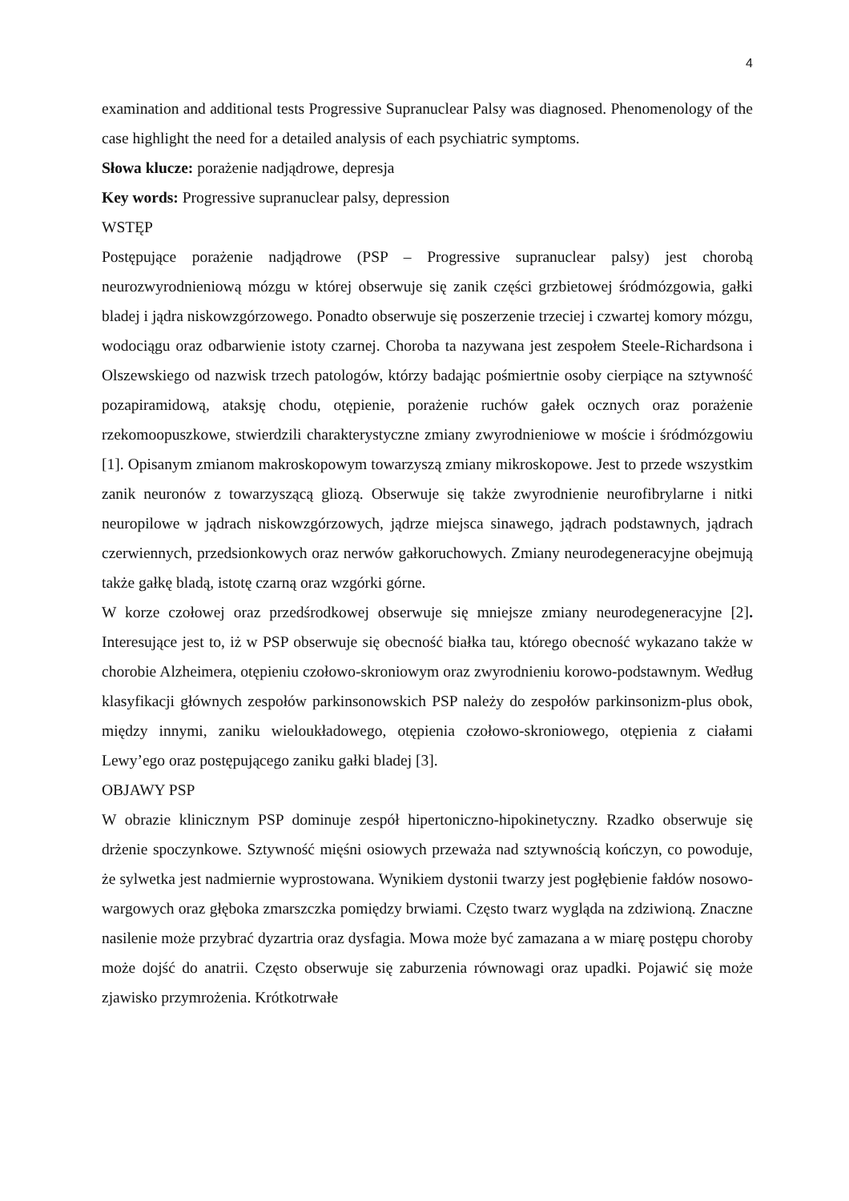4
examination and additional tests Progressive Supranuclear Palsy was diagnosed. Phenomenology of the case highlight the need for a detailed analysis of each psychiatric symptoms.
Słowa klucze: porażenie nadjądrowe, depresja
Key words: Progressive supranuclear palsy, depression
WSTĘP
Postępujące porażenie nadjądrowe (PSP – Progressive supranuclear palsy) jest chorobą neurozwyrodnieniową mózgu w której obserwuje się zanik części grzbietowej śródmózgowia, gałki bladej i jądra niskowzgórzowego. Ponadto obserwuje się poszerzenie trzeciej i czwartej komory mózgu, wodociągu oraz odbarwienie istoty czarnej. Choroba ta nazywana jest zespołem Steele-Richardsona i Olszewskiego od nazwisk trzech patologów, którzy badając pośmiertnie osoby cierpiące na sztywność pozapiramidową, ataksję chodu, otępienie, porażenie ruchów gałek ocznych oraz porażenie rzekomoopuszkowe, stwierdzili charakterystyczne zmiany zwyrodnieniowe w moście i śródmózgowiu [1]. Opisanym zmianom makroskopowym towarzyszą zmiany mikroskopowe. Jest to przede wszystkim zanik neuronów z towarzyszącą gliozą. Obserwuje się także zwyrodnienie neurofibrylarne i nitki neuropilowe w jądrach niskowzgórzowych, jądrze miejsca sinawego, jądrach podstawnych, jądrach czerwiennych, przedsionkowych oraz nerwów gałkoruchowych. Zmiany neurodegeneracyjne obejmują także gałkę bladą, istotę czarną oraz wzgórki górne.
W korze czołowej oraz przedśrodkowej obserwuje się mniejsze zmiany neurodegeneracyjne [2]. Interesujące jest to, iż w PSP obserwuje się obecność białka tau, którego obecność wykazano także w chorobie Alzheimera, otępieniu czołowo-skroniowym oraz zwyrodnieniu korowo-podstawnym. Według klasyfikacji głównych zespołów parkinsonowskich PSP należy do zespołów parkinsonizm-plus obok, między innymi, zaniku wieloukładowego, otępienia czołowo-skroniowego, otępienia z ciałami Lewy’ego oraz postępującego zaniku gałki bladej [3].
OBJAWY PSP
W obrazie klinicznym PSP dominuje zespół hipertoniczno-hipokinetyczny. Rzadko obserwuje się drżenie spoczynkowe. Sztywność mięśni osiowych przeważa nad sztywnością kończyn, co powoduje, że sylwetka jest nadmiernie wyprostowana. Wynikiem dystonii twarzy jest pogłębienie fałdów nosowo-wargowych oraz głęboka zmarszczka pomiędzy brwiami. Często twarz wygląda na zdziwioną. Znaczne nasilenie może przybrać dyzartria oraz dysfagia. Mowa może być zamazana a w miarę postępu choroby może dojść do anatrii. Często obserwuje się zaburzenia równowagi oraz upadki. Pojawić się może zjawisko przymrożenia. Krótkotrwałe